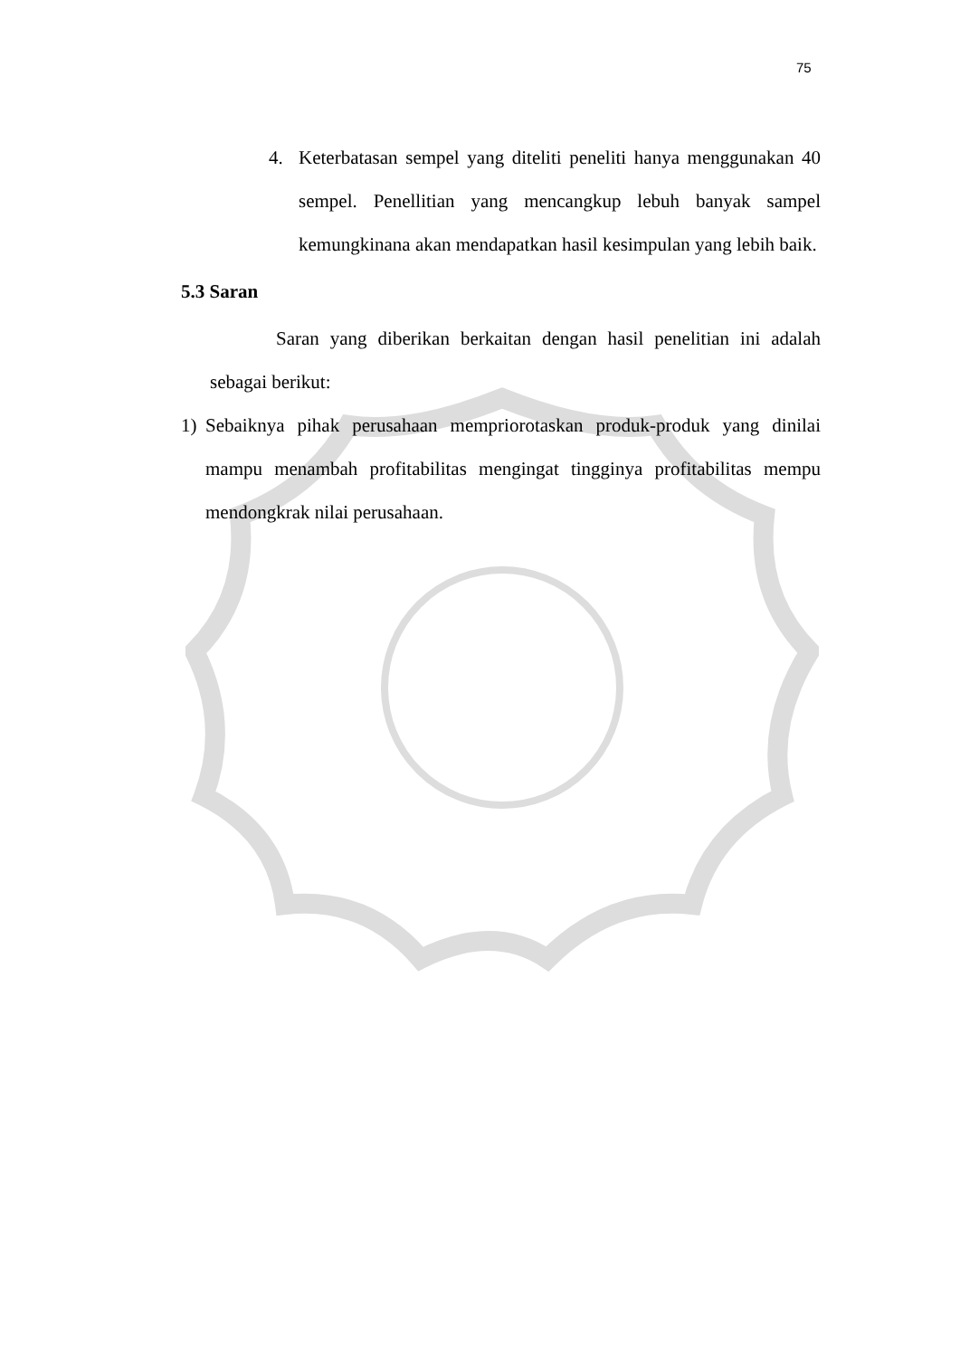75
4. Keterbatasan sempel yang diteliti peneliti hanya menggunakan 40 sempel. Penellitian yang mencangkup lebuh banyak sampel kemungkinana akan mendapatkan hasil kesimpulan yang lebih baik.
5.3 Saran
Saran yang diberikan berkaitan dengan hasil penelitian ini adalah sebagai berikut:
1) Sebaiknya pihak perusahaan mempriorotaskan produk-produk yang dinilai mampu menambah profitabilitas mengingat tingginya profitabilitas mempu mendongkrak nilai perusahaan.